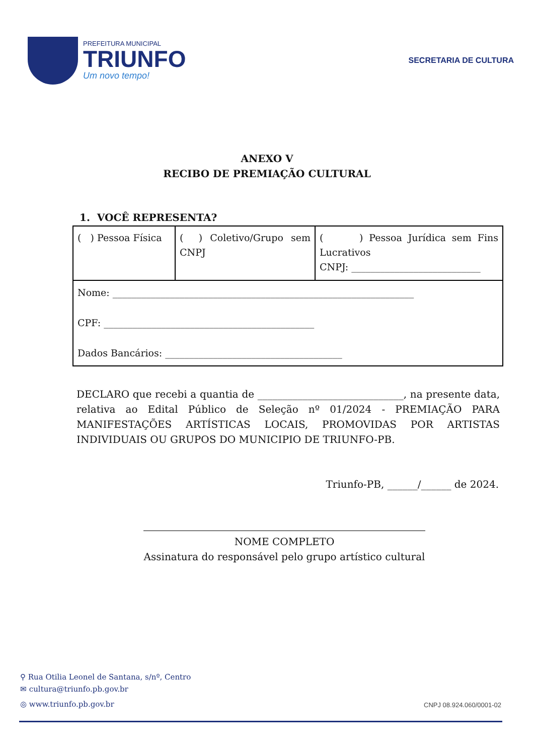PREFEITURA MUNICIPAL
TRIUNFO
Um novo tempo!
SECRETARIA DE CULTURA
ANEXO V
RECIBO DE PREMIAÇÃO CULTURAL
1. VOCÊ REPRESENTA?
| ( ) Pessoa Física | ( ) Coletivo/Grupo sem CNPJ | ( ) Pessoa Jurídica sem Fins Lucrativos CNPJ: ___________________________ |
| Nome: _______________________________________________________________ CPF: ____________________________________________ Dados Bancários: _____________________________________ | | |
DECLARO que recebi a quantia de _____________________________, na presente data, relativa ao Edital Público de Seleção nº 01/2024 - PREMIAÇÃO PARA MANIFESTAÇÕES ARTÍSTICAS LOCAIS, PROMOVIDAS POR ARTISTAS INDIVIDUAIS OU GRUPOS DO MUNICIPIO DE TRIUNFO-PB.
Triunfo-PB, ______/______ de 2024.
NOME COMPLETO
Assinatura do responsável pelo grupo artístico cultural
⚲ Rua Otilia Leonel de Santana, s/nº, Centro
✉ cultura@triunfo.pb.gov.br
◎ www.triunfo.pb.gov.br
CNPJ 08.924.060/0001-02